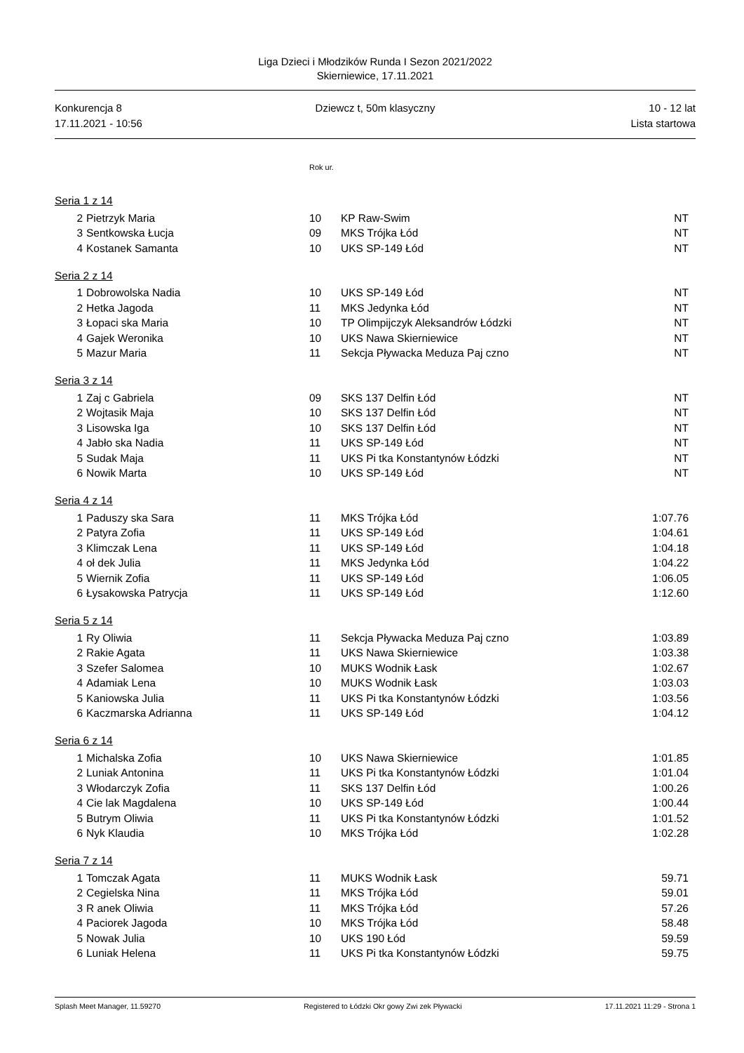Liga Dzieci i Młodzików Runda I Sezon 2021/2022
Skierniewice, 17.11.2021
Konkurencja 8
17.11.2021 - 10:56
Dziewcz t, 50m klasyczny 10 - 12 lat
Lista startowa
| | | Rok ur. | | |
| Seria 1 z 14 | | | | |
| 2 | Pietrzyk Maria | 10 | KP Raw-Swim | NT |
| 3 | Sentkowska Łucja | 09 | MKS Trójka Łód | NT |
| 4 | Kostanek Samanta | 10 | UKS SP-149 Łód | NT |
| Seria 2 z 14 | | | | |
| 1 | Dobrowolska Nadia | 10 | UKS SP-149 Łód | NT |
| 2 | Hetka Jagoda | 11 | MKS Jedynka Łód | NT |
| 3 | Łopaci ska Maria | 10 | TP Olimpijczyk Aleksandrów Łódzki | NT |
| 4 | Gajek Weronika | 10 | UKS Nawa Skierniewice | NT |
| 5 | Mazur Maria | 11 | Sekcja Pływacka Meduza Paj czno | NT |
| Seria 3 z 14 | | | | |
| 1 | Zaj c Gabriela | 09 | SKS 137 Delfin Łód | NT |
| 2 | Wojtasik Maja | 10 | SKS 137 Delfin Łód | NT |
| 3 | Lisowska Iga | 10 | SKS 137 Delfin Łód | NT |
| 4 | Jabło ska Nadia | 11 | UKS SP-149 Łód | NT |
| 5 | Sudak Maja | 11 | UKS Pi tka Konstantynów Łódzki | NT |
| 6 | Nowik Marta | 10 | UKS SP-149 Łód | NT |
| Seria 4 z 14 | | | | |
| 1 | Paduszy ska Sara | 11 | MKS Trójka Łód | 1:07.76 |
| 2 | Patyra Zofia | 11 | UKS SP-149 Łód | 1:04.61 |
| 3 | Klimczak Lena | 11 | UKS SP-149 Łód | 1:04.18 |
| 4 | oł dek Julia | 11 | MKS Jedynka Łód | 1:04.22 |
| 5 | Wiernik Zofia | 11 | UKS SP-149 Łód | 1:06.05 |
| 6 | Łysakowska Patrycja | 11 | UKS SP-149 Łód | 1:12.60 |
| Seria 5 z 14 | | | | |
| 1 | Ry Oliwia | 11 | Sekcja Pływacka Meduza Paj czno | 1:03.89 |
| 2 | Rakie Agata | 11 | UKS Nawa Skierniewice | 1:03.38 |
| 3 | Szefer Salomea | 10 | MUKS Wodnik Łask | 1:02.67 |
| 4 | Adamiak Lena | 10 | MUKS Wodnik Łask | 1:03.03 |
| 5 | Kaniowska Julia | 11 | UKS Pi tka Konstantynów Łódzki | 1:03.56 |
| 6 | Kaczmarska Adrianna | 11 | UKS SP-149 Łód | 1:04.12 |
| Seria 6 z 14 | | | | |
| 1 | Michalska Zofia | 10 | UKS Nawa Skierniewice | 1:01.85 |
| 2 | Luniak Antonina | 11 | UKS Pi tka Konstantynów Łódzki | 1:01.04 |
| 3 | Włodarczyk Zofia | 11 | SKS 137 Delfin Łód | 1:00.26 |
| 4 | Cie lak Magdalena | 10 | UKS SP-149 Łód | 1:00.44 |
| 5 | Butrym Oliwia | 11 | UKS Pi tka Konstantynów Łódzki | 1:01.52 |
| 6 | Nyk Klaudia | 10 | MKS Trójka Łód | 1:02.28 |
| Seria 7 z 14 | | | | |
| 1 | Tomczak Agata | 11 | MUKS Wodnik Łask | 59.71 |
| 2 | Cegielska Nina | 11 | MKS Trójka Łód | 59.01 |
| 3 | R anek Oliwia | 11 | MKS Trójka Łód | 57.26 |
| 4 | Paciorek Jagoda | 10 | MKS Trójka Łód | 58.48 |
| 5 | Nowak Julia | 10 | UKS 190 Łód | 59.59 |
| 6 | Luniak Helena | 11 | UKS Pi tka Konstantynów Łódzki | 59.75 |
Splash Meet Manager, 11.59270 Registered to Łódzki Okr gowy Zwi zek Pływacki 17.11.2021 11:29 - Strona 1